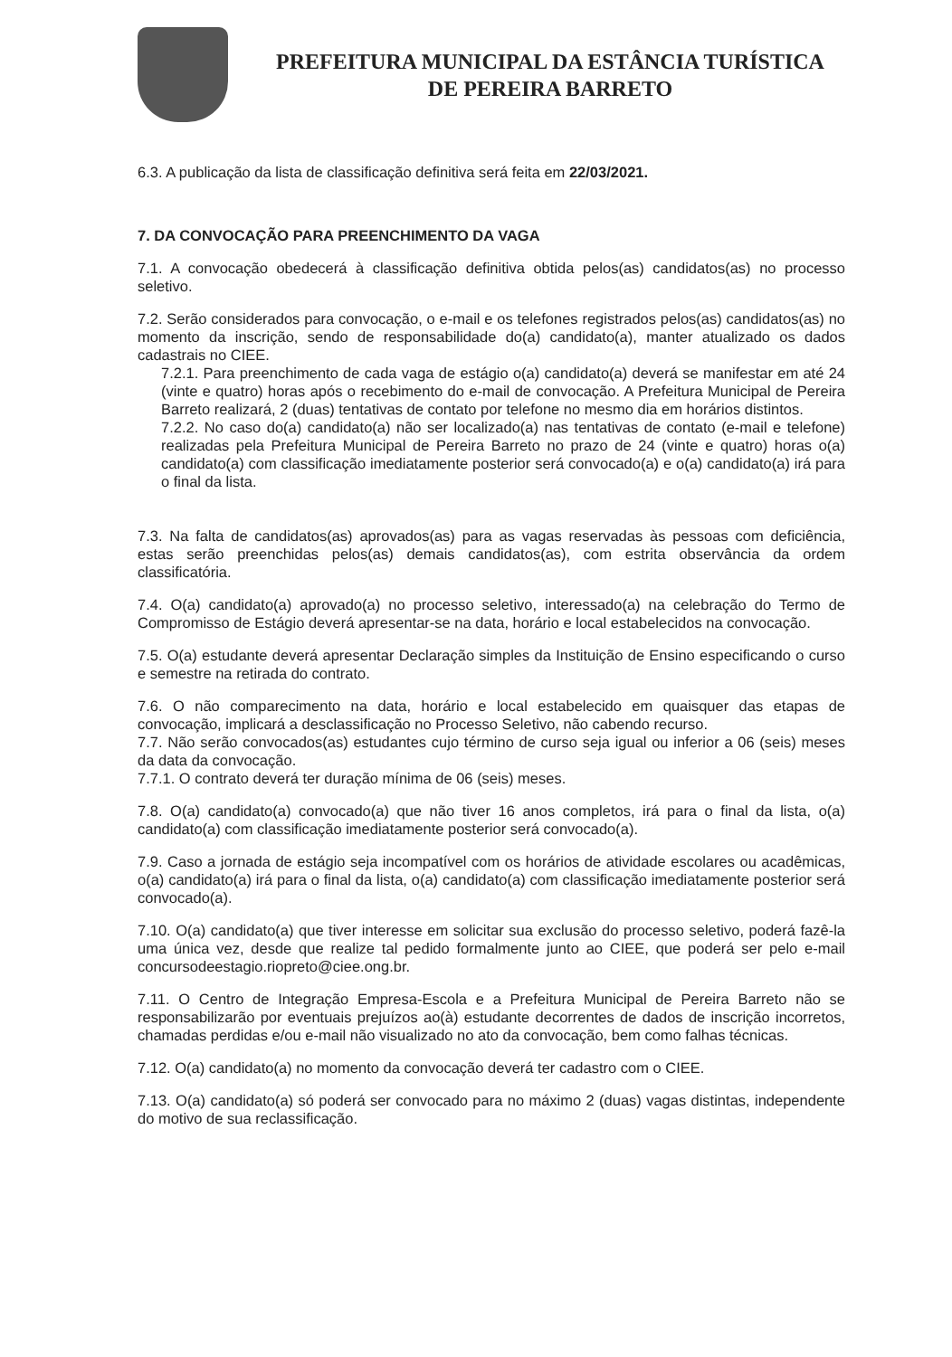PREFEITURA MUNICIPAL DA ESTÂNCIA TURÍSTICA
DE PEREIRA BARRETO
6.3. A publicação da lista de classificação definitiva será feita em 22/03/2021.
7. DA CONVOCAÇÃO PARA PREENCHIMENTO DA VAGA
7.1. A convocação obedecerá à classificação definitiva obtida pelos(as) candidatos(as) no processo seletivo.
7.2. Serão considerados para convocação, o e-mail e os telefones registrados pelos(as) candidatos(as) no momento da inscrição, sendo de responsabilidade do(a) candidato(a), manter atualizado os dados cadastrais no CIEE.
7.2.1. Para preenchimento de cada vaga de estágio o(a) candidato(a) deverá se manifestar em até 24 (vinte e quatro) horas após o recebimento do e-mail de convocação. A Prefeitura Municipal de Pereira Barreto realizará, 2 (duas) tentativas de contato por telefone no mesmo dia em horários distintos.
7.2.2. No caso do(a) candidato(a) não ser localizado(a) nas tentativas de contato (e-mail e telefone) realizadas pela Prefeitura Municipal de Pereira Barreto no prazo de 24 (vinte e quatro) horas o(a) candidato(a) com classificação imediatamente posterior será convocado(a) e o(a) candidato(a) irá para o final da lista.
7.3. Na falta de candidatos(as) aprovados(as) para as vagas reservadas às pessoas com deficiência, estas serão preenchidas pelos(as) demais candidatos(as), com estrita observância da ordem classificatória.
7.4. O(a) candidato(a) aprovado(a) no processo seletivo, interessado(a) na celebração do Termo de Compromisso de Estágio deverá apresentar-se na data, horário e local estabelecidos na convocação.
7.5. O(a) estudante deverá apresentar Declaração simples da Instituição de Ensino especificando o curso e semestre na retirada do contrato.
7.6. O não comparecimento na data, horário e local estabelecido em quaisquer das etapas de convocação, implicará a desclassificação no Processo Seletivo, não cabendo recurso.
7.7. Não serão convocados(as) estudantes cujo término de curso seja igual ou inferior a 06 (seis) meses da data da convocação.
7.7.1. O contrato deverá ter duração mínima de 06 (seis) meses.
7.8. O(a) candidato(a) convocado(a) que não tiver 16 anos completos, irá para o final da lista, o(a) candidato(a) com classificação imediatamente posterior será convocado(a).
7.9. Caso a jornada de estágio seja incompatível com os horários de atividade escolares ou acadêmicas, o(a) candidato(a) irá para o final da lista, o(a) candidato(a) com classificação imediatamente posterior será convocado(a).
7.10. O(a) candidato(a) que tiver interesse em solicitar sua exclusão do processo seletivo, poderá fazê-la uma única vez, desde que realize tal pedido formalmente junto ao CIEE, que poderá ser pelo e-mail concursodeestagio.riopreto@ciee.ong.br.
7.11. O Centro de Integração Empresa-Escola e a Prefeitura Municipal de Pereira Barreto não se responsabilizarão por eventuais prejuízos ao(à) estudante decorrentes de dados de inscrição incorretos, chamadas perdidas e/ou e-mail não visualizado no ato da convocação, bem como falhas técnicas.
7.12. O(a) candidato(a) no momento da convocação deverá ter cadastro com o CIEE.
7.13. O(a) candidato(a) só poderá ser convocado para no máximo 2 (duas) vagas distintas, independente do motivo de sua reclassificação.